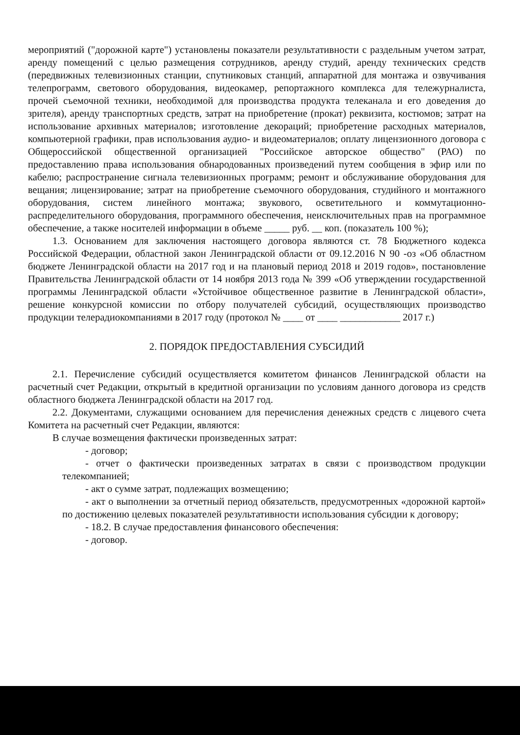мероприятий ("дорожной карте") установлены показатели результативности с раздельным учетом затрат, аренду помещений с целью размещения сотрудников, аренду студий, аренду технических средств (передвижных телевизионных станции, спутниковых станций, аппаратной для монтажа и озвучивания телепрограмм, светового оборудования, видеокамер, репортажного комплекса для тележурналиста, прочей съемочной техники, необходимой для производства продукта телеканала и его доведения до зрителя), аренду транспортных средств, затрат на приобретение (прокат) реквизита, костюмов; затрат на использование архивных материалов; изготовление декораций; приобретение расходных материалов, компьютерной графики, прав использования аудио- и видеоматериалов; оплату лицензионного договора с Общероссийской общественной организацией "Российское авторское общество" (РАО) по предоставлению права использования обнародованных произведений путем сообщения в эфир или по кабелю; распространение сигнала телевизионных программ; ремонт и обслуживание оборудования для вещания; лицензирование; затрат на приобретение съемочного оборудования, студийного и монтажного оборудования, систем линейного монтажа; звукового, осветительного и коммутационно-распределительного оборудования, программного обеспечения, неисключительных прав на программное обеспечение, а также носителей информации в объеме _____ руб. __ коп. (показатель 100 %);
1.3. Основанием для заключения настоящего договора являются ст. 78 Бюджетного кодекса Российской Федерации, областной закон Ленинградской области от 09.12.2016 N 90 -оз «Об областном бюджете Ленинградской области на 2017 год и на плановый период 2018 и 2019 годов», постановление Правительства Ленинградской области от 14 ноября 2013 года № 399 «Об утверждении государственной программы Ленинградской области «Устойчивое общественное развитие в Ленинградской области», решение конкурсной комиссии по отбору получателей субсидий, осуществляющих производство продукции телерадиокомпаниями в 2017 году (протокол № ____ от ____ ____________ 2017 г.)
2. ПОРЯДОК ПРЕДОСТАВЛЕНИЯ СУБСИДИЙ
2.1. Перечисление субсидий осуществляется комитетом финансов Ленинградской области на расчетный счет Редакции, открытый в кредитной организации по условиям данного договора из средств областного бюджета Ленинградской области на 2017 год.
2.2. Документами, служащими основанием для перечисления денежных средств с лицевого счета Комитета на расчетный счет Редакции, являются:
В случае возмещения фактически произведенных затрат:
- договор;
- отчет о фактически произведенных затратах в связи с производством продукции телекомпанией;
- акт о сумме затрат, подлежащих возмещению;
- акт о выполнении за отчетный период обязательств, предусмотренных «дорожной картой» по достижению целевых показателей результативности использования субсидии к договору;
- 18.2. В случае предоставления финансового обеспечения:
- договор.